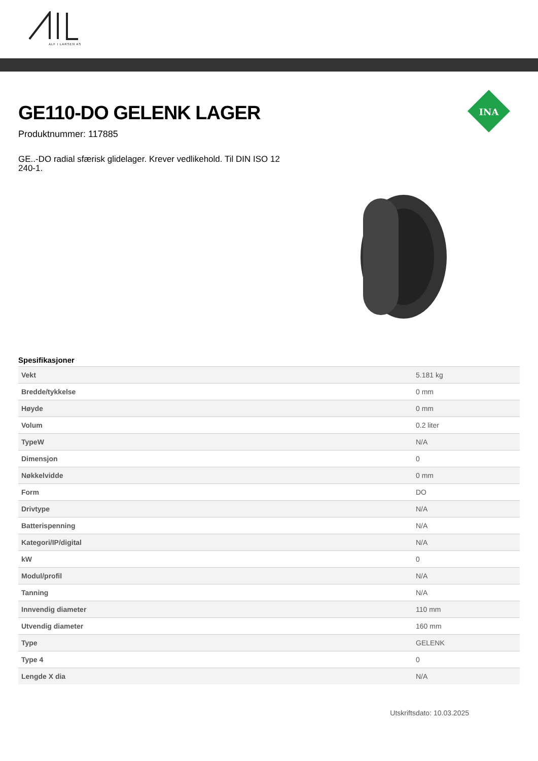ALF I LARSEN AS
INA
GE110-DO GELENK LAGER
Produktnummer: 117885
GE..-DO radial sfærisk glidelager. Krever vedlikehold. Til DIN ISO 12 240-1.
Spesifikasjoner
| Vekt | 5.181 kg |
| Bredde/tykkelse | 0 mm |
| Høyde | 0 mm |
| Volum | 0.2 liter |
| TypeW | N/A |
| Dimensjon | 0 |
| Nøkkelvidde | 0 mm |
| Form | DO |
| Drivtype | N/A |
| Batterispenning | N/A |
| Kategori/IP/digital | N/A |
| kW | 0 |
| Modul/profil | N/A |
| Tanning | N/A |
| Innvendig diameter | 110 mm |
| Utvendig diameter | 160 mm |
| Type | GELENK |
| Type 4 | 0 |
| Lengde X dia | N/A |
Utskriftsdato: 10.03.2025